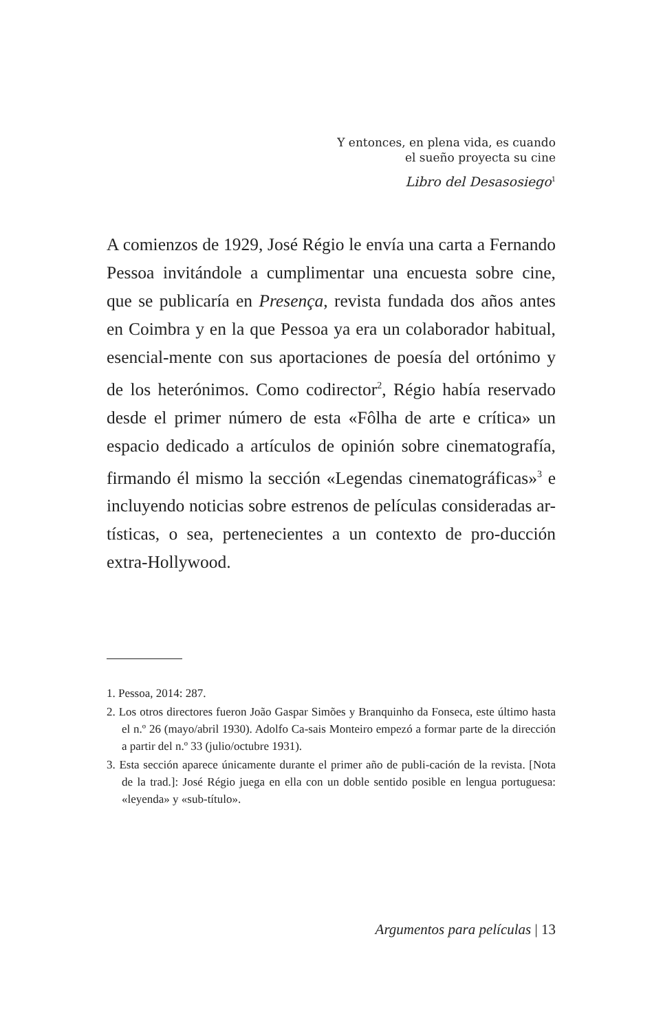Y entonces, en plena vida, es cuando
el sueño proyecta su cine
Libro del Desasosiego<sup>1</sup>
A comienzos de 1929, José Régio le envía una carta a Fernando Pessoa invitándole a cumplimentar una encuesta sobre cine, que se publicaría en Presença, revista fundada dos años antes en Coimbra y en la que Pessoa ya era un colaborador habitual, esencial-mente con sus aportaciones de poesía del ortónimo y de los heterónimos. Como codirector<sup>2</sup>, Régio había reservado desde el primer número de esta «Fôlha de arte e crítica» un espacio dedicado a artículos de opinión sobre cinematografía, firmando él mismo la sección «Legendas cinematográficas»<sup>3</sup> e incluyendo noticias sobre estrenos de películas consideradas ar-tísticas, o sea, pertenecientes a un contexto de pro-ducción extra-Hollywood.
1. Pessoa, 2014: 287.
2. Los otros directores fueron João Gaspar Simões y Branquinho da Fonseca, este último hasta el n.º 26 (mayo/abril 1930). Adolfo Ca-sais Monteiro empezó a formar parte de la dirección a partir del n.º 33 (julio/octubre 1931).
3. Esta sección aparece únicamente durante el primer año de publi-cación de la revista. [Nota de la trad.]: José Régio juega en ella con un doble sentido posible en lengua portuguesa: «leyenda» y «sub-título».
Argumentos para películas | 13